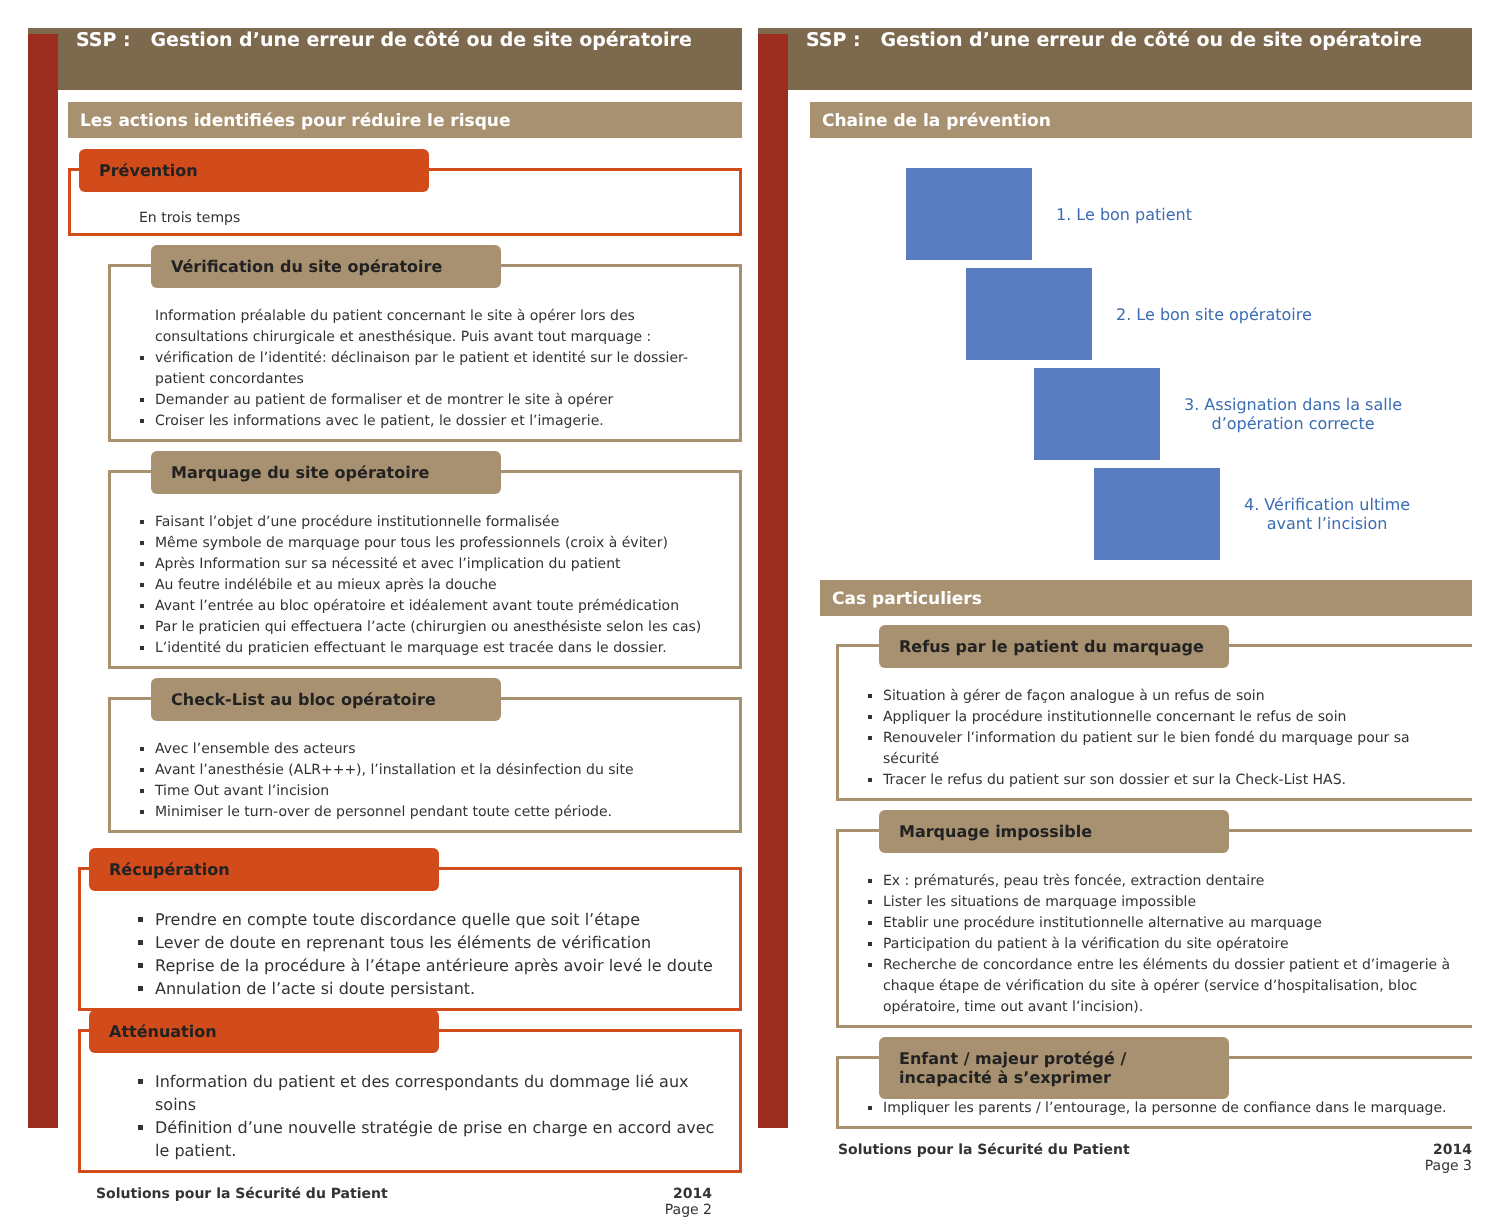SSP : Gestion d’une erreur de côté ou de site opératoire
Les actions identifiées pour réduire le risque
Prévention
En trois temps
Vérification du site opératoire
Information préalable du patient concernant le site à opérer lors des consultations chirurgicale et anesthésique. Puis avant tout marquage :
vérification de l’identité: déclinaison par le patient et identité sur le dossier-patient concordantes
Demander au patient de formaliser et de montrer le site à opérer
Croiser les informations avec le patient, le dossier et l’imagerie.
Marquage du site opératoire
Faisant l’objet d’une procédure institutionnelle formalisée
Même symbole de marquage pour tous les professionnels (croix à éviter)
Après Information sur sa nécessité et avec l’implication du patient
Au feutre indélébile et au mieux après la douche
Avant l’entrée au bloc opératoire et idéalement avant toute prémédication
Par le praticien qui effectuera l’acte (chirurgien ou anesthésiste selon les cas)
L’identité du praticien effectuant le marquage est tracée dans le dossier.
Check-List au bloc opératoire
Avec l’ensemble des acteurs
Avant l’anesthésie (ALR+++), l’installation et la désinfection du site
Time Out avant l’incision
Minimiser le turn-over de personnel pendant toute cette période.
Récupération
Prendre en compte toute discordance quelle que soit l’étape
Lever de doute en reprenant tous les éléments de vérification
Reprise de la procédure à l’étape antérieure après avoir levé le doute
Annulation de l’acte si doute persistant.
Atténuation
Information du patient et des correspondants du dommage lié aux soins
Définition d’une nouvelle stratégie de prise en charge en accord avec le patient.
Solutions pour la Sécurité du Patient 2014
Page 2
SSP : Gestion d’une erreur de côté ou de site opératoire
Chaine de la prévention
1. Le bon patient
2. Le bon site opératoire
3. Assignation dans la salle
d’opération correcte
4. Vérification ultime
avant l’incision
Cas particuliers
Refus par le patient du marquage
Situation à gérer de façon analogue à un refus de soin
Appliquer la procédure institutionnelle concernant le refus de soin
Renouveler l’information du patient sur le bien fondé du marquage pour sa sécurité
Tracer le refus du patient sur son dossier et sur la Check-List HAS.
Marquage impossible
Ex : prématurés, peau très foncée, extraction dentaire
Lister les situations de marquage impossible
Etablir une procédure institutionnelle alternative au marquage
Participation du patient à la vérification du site opératoire
Recherche de concordance entre les éléments du dossier patient et d’imagerie à chaque étape de vérification du site à opérer (service d’hospitalisation, bloc opératoire, time out avant l’incision).
Enfant / majeur protégé / incapacité à s’exprimer
Impliquer les parents / l’entourage, la personne de confiance dans le marquage.
Solutions pour la Sécurité du Patient 2014
Page 3